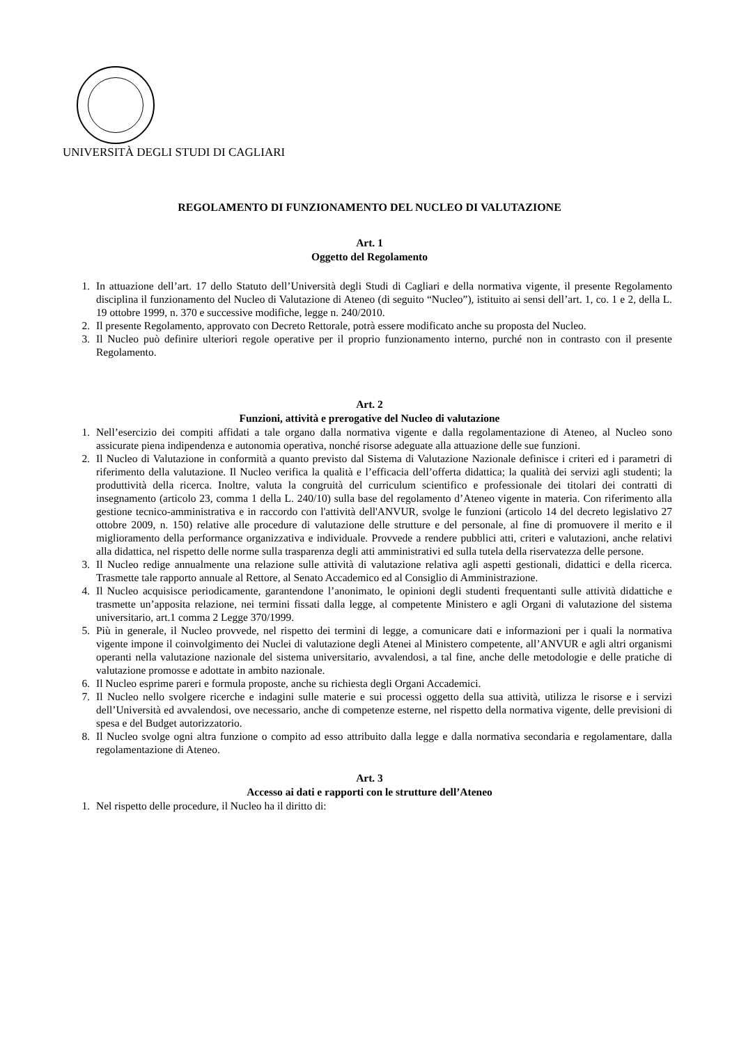UNIVERSITÀ DEGLI STUDI DI CAGLIARI
REGOLAMENTO DI FUNZIONAMENTO DEL NUCLEO DI VALUTAZIONE
Art. 1
Oggetto del Regolamento
1. In attuazione dell’art. 17 dello Statuto dell’Università degli Studi di Cagliari e della normativa vigente, il presente Regolamento disciplina il funzionamento del Nucleo di Valutazione di Ateneo (di seguito “Nucleo”), istituito ai sensi dell’art. 1, co. 1 e 2, della L. 19 ottobre 1999, n. 370 e successive modifiche, legge n. 240/2010.
2. Il presente Regolamento, approvato con Decreto Rettorale, potrà essere modificato anche su proposta del Nucleo.
3. Il Nucleo può definire ulteriori regole operative per il proprio funzionamento interno, purché non in contrasto con il presente Regolamento.
Art. 2
Funzioni, attività e prerogative del Nucleo di valutazione
1. Nell’esercizio dei compiti affidati a tale organo dalla normativa vigente e dalla regolamentazione di Ateneo, al Nucleo sono assicurate piena indipendenza e autonomia operativa, nonché risorse adeguate alla attuazione delle sue funzioni.
2. Il Nucleo di Valutazione in conformità a quanto previsto dal Sistema di Valutazione Nazionale definisce i criteri ed i parametri di riferimento della valutazione. Il Nucleo verifica la qualità e l’efficacia dell’offerta didattica; la qualità dei servizi agli studenti; la produttività della ricerca. Inoltre, valuta la congruità del curriculum scientifico e professionale dei titolari dei contratti di insegnamento (articolo 23, comma 1 della L. 240/10) sulla base del regolamento d’Ateneo vigente in materia. Con riferimento alla gestione tecnico-amministrativa e in raccordo con l'attività dell'ANVUR, svolge le funzioni (articolo 14 del decreto legislativo 27 ottobre 2009, n. 150) relative alle procedure di valutazione delle strutture e del personale, al fine di promuovere il merito e il miglioramento della performance organizzativa e individuale. Provvede a rendere pubblici atti, criteri e valutazioni, anche relativi alla didattica, nel rispetto delle norme sulla trasparenza degli atti amministrativi ed sulla tutela della riservatezza delle persone.
3. Il Nucleo redige annualmente una relazione sulle attività di valutazione relativa agli aspetti gestionali, didattici e della ricerca. Trasmette tale rapporto annuale al Rettore, al Senato Accademico ed al Consiglio di Amministrazione.
4. Il Nucleo acquisisce periodicamente, garantendone l’anonimato, le opinioni degli studenti frequentanti sulle attività didattiche e trasmette un’apposita relazione, nei termini fissati dalla legge, al competente Ministero e agli Organi di valutazione del sistema universitario, art.1 comma 2 Legge 370/1999.
5. Più in generale, il Nucleo provvede, nel rispetto dei termini di legge, a comunicare dati e informazioni per i quali la normativa vigente impone il coinvolgimento dei Nuclei di valutazione degli Atenei al Ministero competente, all’ANVUR e agli altri organismi operanti nella valutazione nazionale del sistema universitario, avvalendosi, a tal fine, anche delle metodologie e delle pratiche di valutazione promosse e adottate in ambito nazionale.
6. Il Nucleo esprime pareri e formula proposte, anche su richiesta degli Organi Accademici.
7. Il Nucleo nello svolgere ricerche e indagini sulle materie e sui processi oggetto della sua attività, utilizza le risorse e i servizi dell’Università ed avvalendosi, ove necessario, anche di competenze esterne, nel rispetto della normativa vigente, delle previsioni di spesa e del Budget autorizzatorio.
8. Il Nucleo svolge ogni altra funzione o compito ad esso attribuito dalla legge e dalla normativa secondaria e regolamentare, dalla regolamentazione di Ateneo.
Art. 3
Accesso ai dati e rapporti con le strutture dell’Ateneo
1. Nel rispetto delle procedure, il Nucleo ha il diritto di: